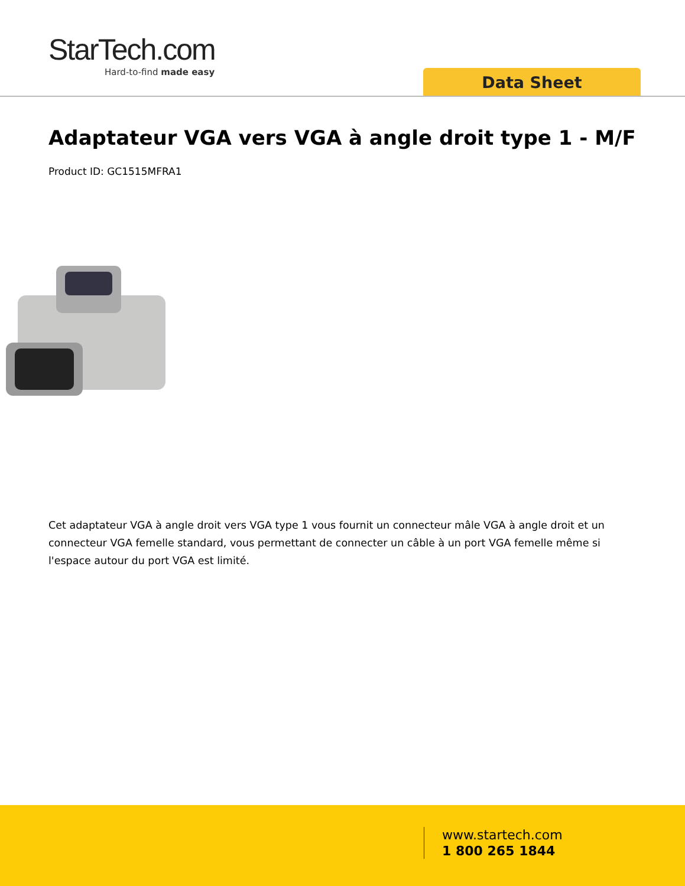StarTech.com
Hard-to-find made easy
Data Sheet
Adaptateur VGA vers VGA à angle droit type 1 - M/F
Product ID: GC1515MFRA1
Cet adaptateur VGA à angle droit vers VGA type 1 vous fournit un connecteur mâle VGA à angle droit et un connecteur VGA femelle standard, vous permettant de connecter un câble à un port VGA femelle même si l'espace autour du port VGA est limité.
www.startech.com
1 800 265 1844